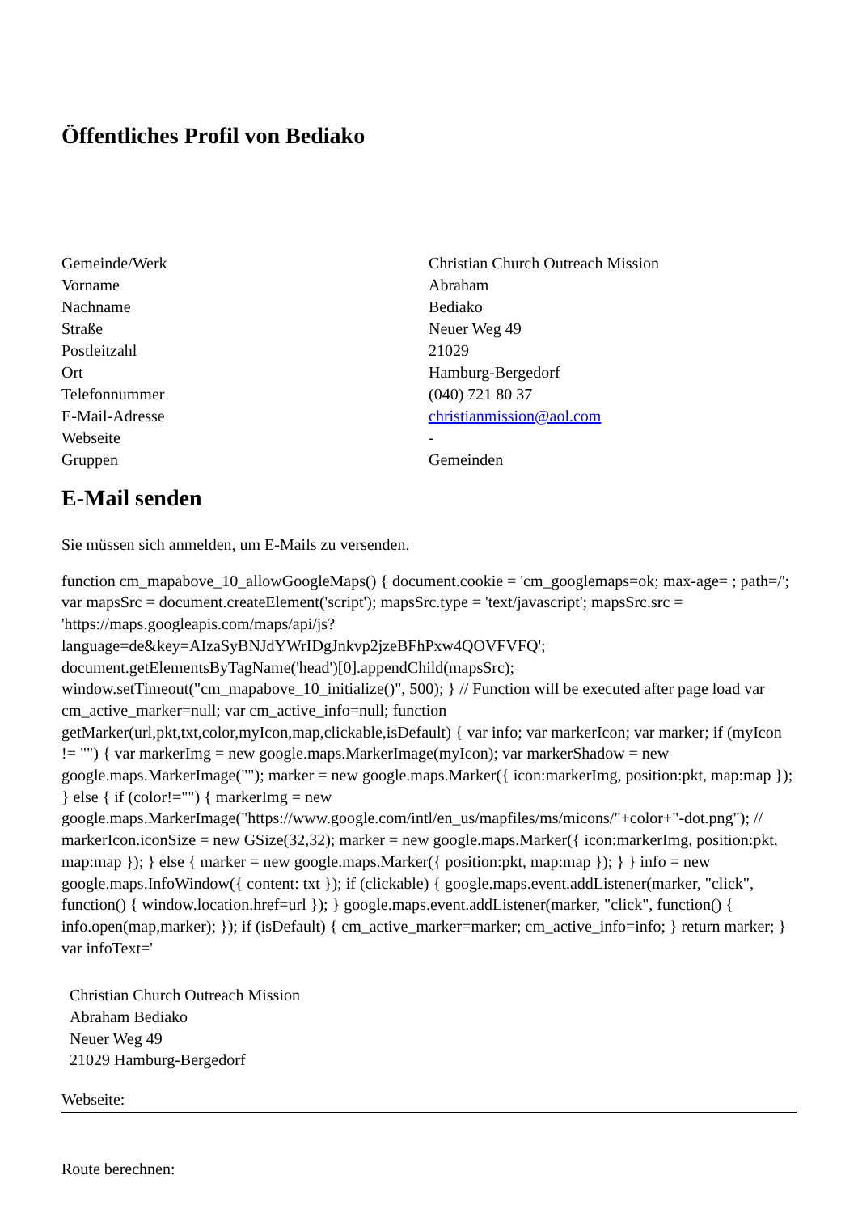Öffentliches Profil von Bediako
| Gemeinde/Werk | Christian Church Outreach Mission |
| Vorname | Abraham |
| Nachname | Bediako |
| Straße | Neuer Weg 49 |
| Postleitzahl | 21029 |
| Ort | Hamburg-Bergedorf |
| Telefonnummer | (040) 721 80 37 |
| E-Mail-Adresse | christianmission@aol.com |
| Webseite | - |
| Gruppen | Gemeinden |
E-Mail senden
Sie müssen sich anmelden, um E-Mails zu versenden.
function cm_mapabove_10_allowGoogleMaps() { document.cookie = 'cm_googlemaps=ok; max-age= ; path=/'; var mapsSrc = document.createElement('script'); mapsSrc.type = 'text/javascript'; mapsSrc.src = 'https://maps.googleapis.com/maps/api/js?language=de&key=AIzaSyBNJdYWrIDgJnkvp2jzeBFhPxw4QOVFVFQ'; document.getElementsByTagName('head')[0].appendChild(mapsSrc); window.setTimeout("cm_mapabove_10_initialize()", 500); } // Function will be executed after page load var cm_active_marker=null; var cm_active_info=null; function getMarker(url,pkt,txt,color,myIcon,map,clickable,isDefault) { var info; var markerIcon; var marker; if (myIcon != "") { var markerImg = new google.maps.MarkerImage(myIcon); var markerShadow = new google.maps.MarkerImage(""); marker = new google.maps.Marker({ icon:markerImg, position:pkt, map:map }); } else { if (color!="") { markerImg = new google.maps.MarkerImage("https://www.google.com/intl/en_us/mapfiles/ms/micons/"+color+"-dot.png"); // markerIcon.iconSize = new GSize(32,32); marker = new google.maps.Marker({ icon:markerImg, position:pkt, map:map }); } else { marker = new google.maps.Marker({ position:pkt, map:map }); } } info = new google.maps.InfoWindow({ content: txt }); if (clickable) { google.maps.event.addListener(marker, "click", function() { window.location.href=url }); } google.maps.event.addListener(marker, "click", function() { info.open(map,marker); }); if (isDefault) { cm_active_marker=marker; cm_active_info=info; } return marker; } var infoText='
Christian Church Outreach Mission
Abraham Bediako
Neuer Weg 49
21029 Hamburg-Bergedorf
Webseite:
Route berechnen: